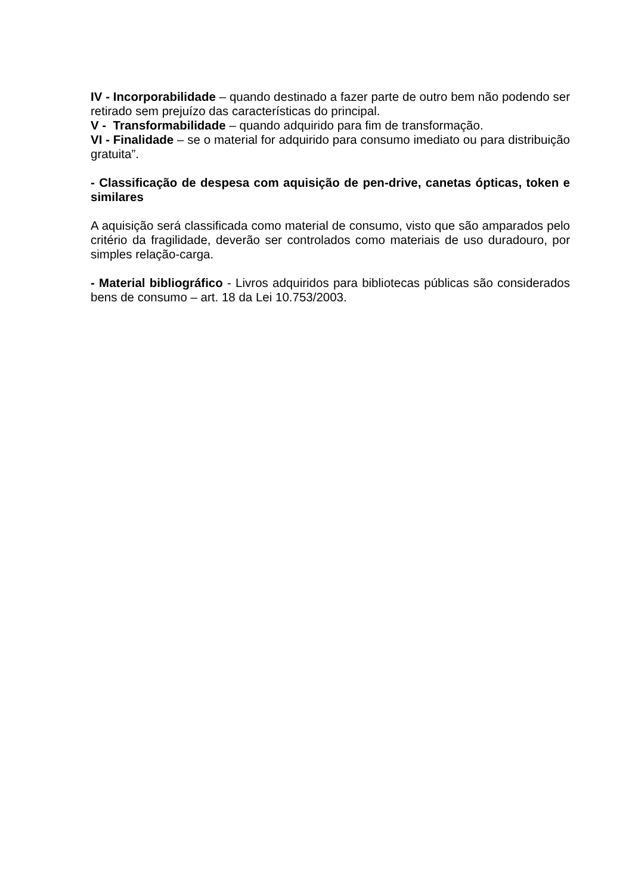IV - Incorporabilidade – quando destinado a fazer parte de outro bem não podendo ser retirado sem prejuízo das características do principal.
V - Transformabilidade – quando adquirido para fim de transformação.
VI - Finalidade – se o material for adquirido para consumo imediato ou para distribuição gratuita”.
- Classificação de despesa com aquisição de pen-drive, canetas ópticas, token e similares
A aquisição será classificada como material de consumo, visto que são amparados pelo critério da fragilidade, deverão ser controlados como materiais de uso duradouro, por simples relação-carga.
- Material bibliográfico - Livros adquiridos para bibliotecas públicas são considerados bens de consumo – art. 18 da Lei 10.753/2003.